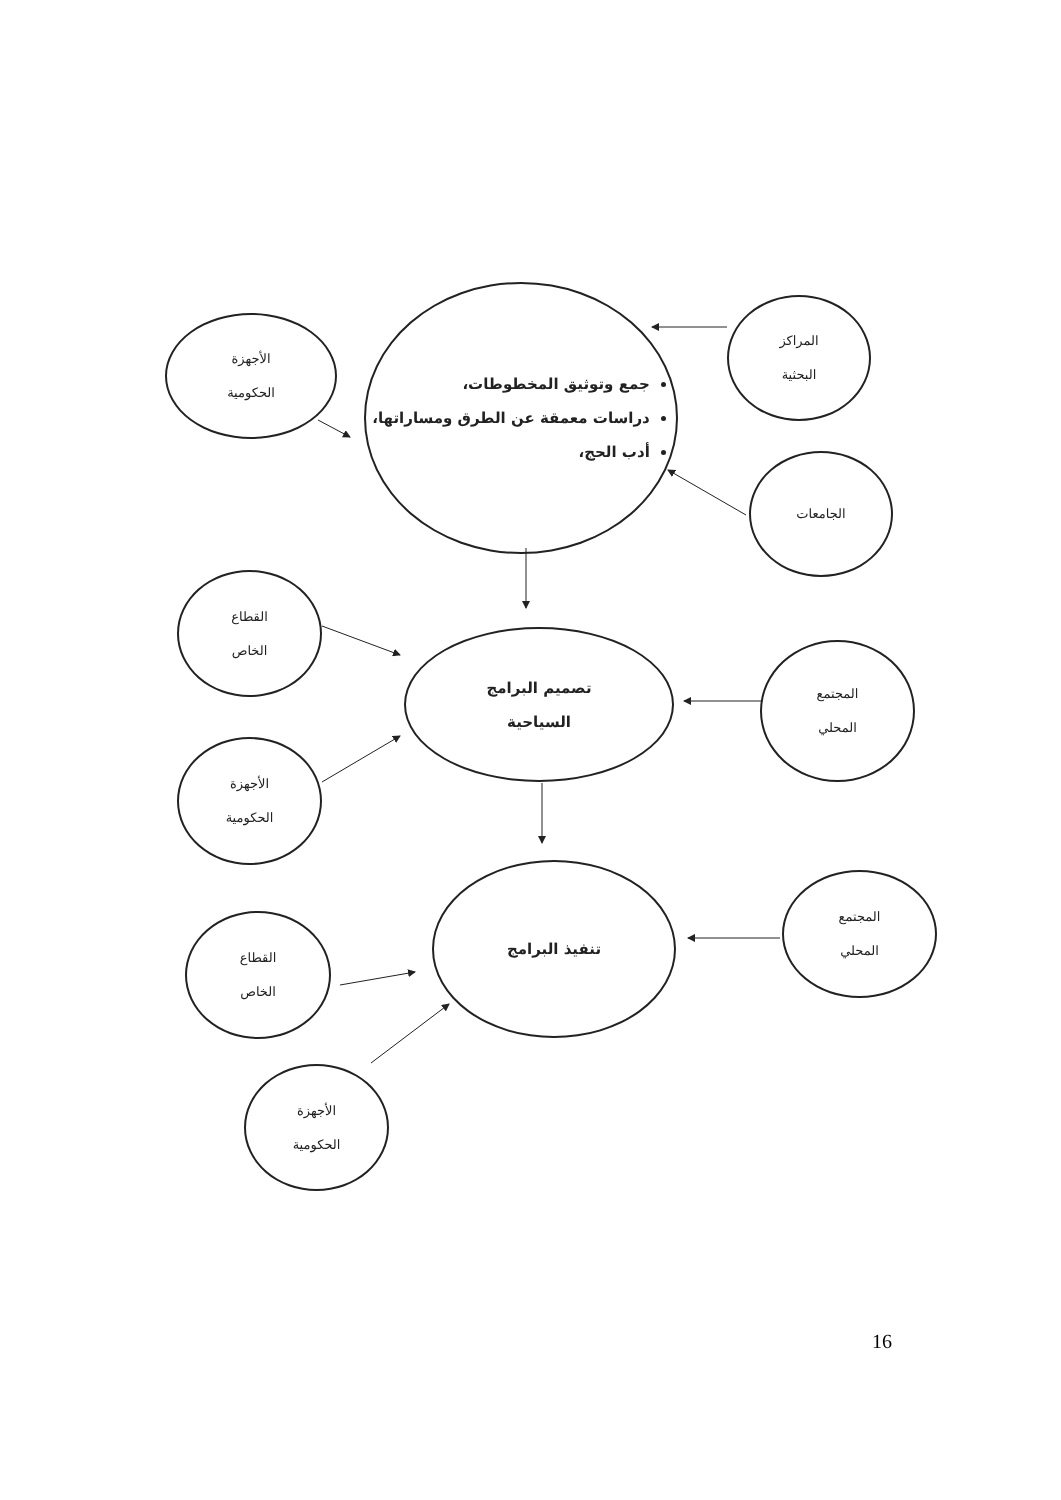جمع وتوثيق المخطوطات،
دراسات معمقة عن الطرق ومساراتها،
أدب الحج،
الأجهزة
الحكومية
المراكز
البحثية
الجامعات
القطاع
الخاص
تصميم البرامج
السياحية
المجتمع
المحلي
الأجهزة
الحكومية
تنفيذ البرامج
المجتمع
المحلي
القطاع
الخاص
الأجهزة
الحكومية
16